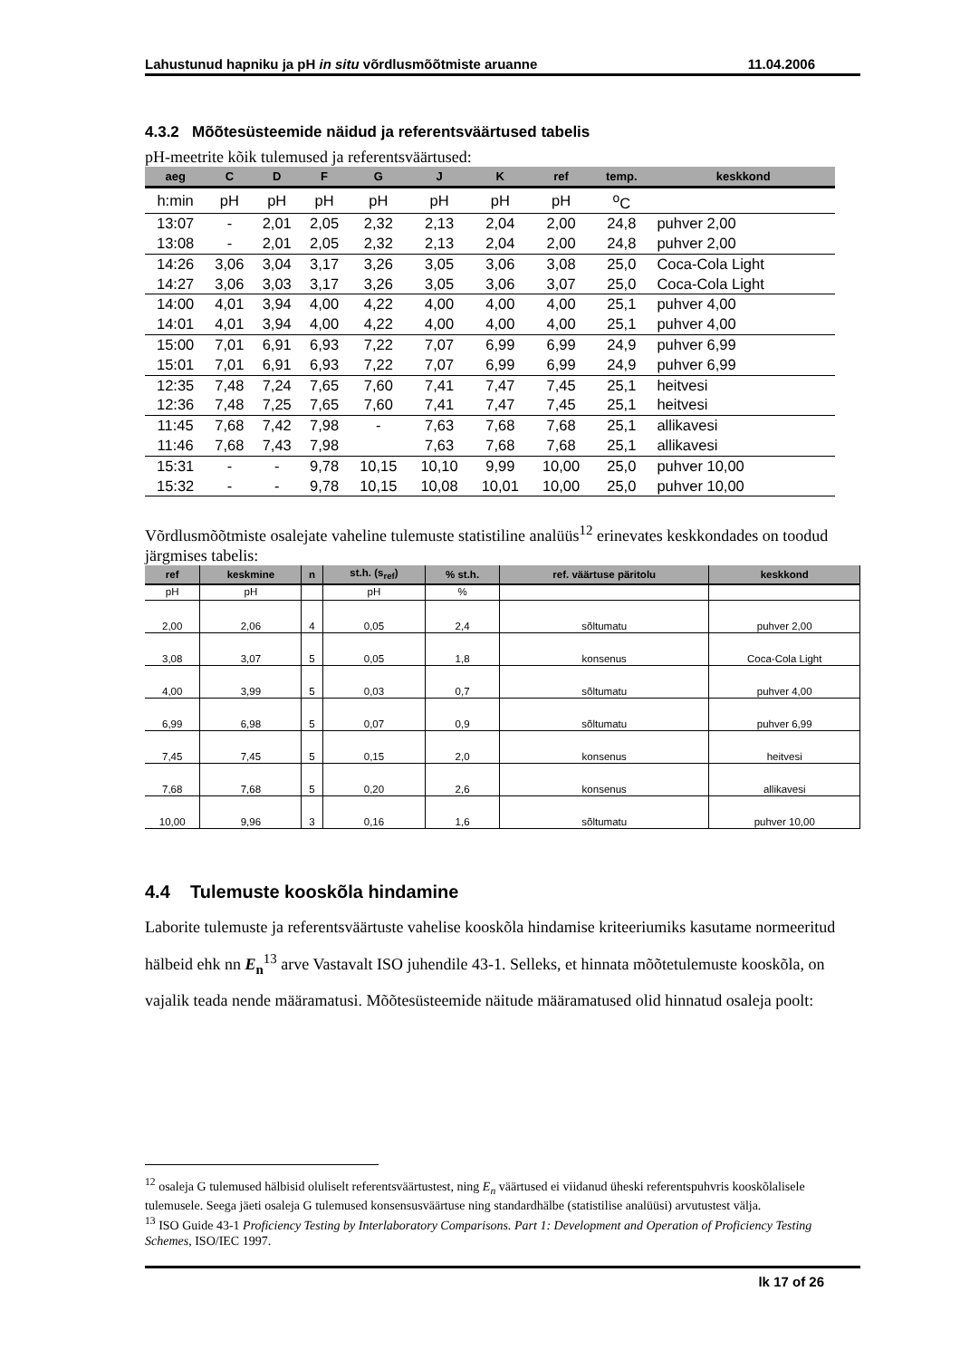Lahustunud hapniku ja pH in situ võrdlusmõõtmiste aruanne 11.04.2006
4.3.2 Mõõtesüsteemide näidud ja referentsväärtused tabelis
pH-meetrite kõik tulemused ja referentsväärtused:
| aeg | C | D | F | G | J | K | ref | temp. | keskkond |
| --- | --- | --- | --- | --- | --- | --- | --- | --- | --- |
| h:min | pH | pH | pH | pH | pH | pH | pH | <sup>o</sup> C | |
| 13:07 | - | 2,01 | 2,05 | 2,32 | 2,13 | 2,04 | 2,00 | 24,8 | puhver 2,00 |
| 13:08 | - | 2,01 | 2,05 | 2,32 | 2,13 | 2,04 | 2,00 | 24,8 | puhver 2,00 |
| 14:26 | 3,06 | 3,04 | 3,17 | 3,26 | 3,05 | 3,06 | 3,08 | 25,0 | Coca-Cola Light |
| 14:27 | 3,06 | 3,03 | 3,17 | 3,26 | 3,05 | 3,06 | 3,07 | 25,0 | Coca-Cola Light |
| 14:00 | 4,01 | 3,94 | 4,00 | 4,22 | 4,00 | 4,00 | 4,00 | 25,1 | puhver 4,00 |
| 14:01 | 4,01 | 3,94 | 4,00 | 4,22 | 4,00 | 4,00 | 4,00 | 25,1 | puhver 4,00 |
| 15:00 | 7,01 | 6,91 | 6,93 | 7,22 | 7,07 | 6,99 | 6,99 | 24,9 | puhver 6,99 |
| 15:01 | 7,01 | 6,91 | 6,93 | 7,22 | 7,07 | 6,99 | 6,99 | 24,9 | puhver 6,99 |
| 12:35 | 7,48 | 7,24 | 7,65 | 7,60 | 7,41 | 7,47 | 7,45 | 25,1 | heitvesi |
| 12:36 | 7,48 | 7,25 | 7,65 | 7,60 | 7,41 | 7,47 | 7,45 | 25,1 | heitvesi |
| 11:45 | 7,68 | 7,42 | 7,98 | - | 7,63 | 7,68 | 7,68 | 25,1 | allikavesi |
| 11:46 | 7,68 | 7,43 | 7,98 | | 7,63 | 7,68 | 7,68 | 25,1 | allikavesi |
| 15:31 | - | - | 9,78 | 10,15 | 10,10 | 9,99 | 10,00 | 25,0 | puhver 10,00 |
| 15:32 | - | - | 9,78 | 10,15 | 10,08 | 10,01 | 10,00 | 25,0 | puhver 10,00 |
Võrdlusmõõtmiste osalejate vaheline tulemuste statistiline analüüs<sup>12</sup> erinevates keskkondades on toodud järgmises tabelis:
| ref | keskmine | n | st.h. (s<sub>ref</sub>) | % st.h. | ref. väärtuse päritolu | keskkond |
| --- | --- | --- | --- | --- | --- | --- |
| pH | pH | | pH | % | | |
| 2,00 | 2,06 | 4 | 0,05 | 2,4 | sõltumatu | puhver 2,00 |
| 3,08 | 3,07 | 5 | 0,05 | 1,8 | konsenus | Coca-Cola Light |
| 4,00 | 3,99 | 5 | 0,03 | 0,7 | sõltumatu | puhver 4,00 |
| 6,99 | 6,98 | 5 | 0,07 | 0,9 | sõltumatu | puhver 6,99 |
| 7,45 | 7,45 | 5 | 0,15 | 2,0 | konsenus | heitvesi |
| 7,68 | 7,68 | 5 | 0,20 | 2,6 | konsenus | allikavesi |
| 10,00 | 9,96 | 3 | 0,16 | 1,6 | sõltumatu | puhver 10,00 |
4.4 Tulemuste kooskõla hindamine
Laborite tulemuste ja referentsväärtuste vahelise kooskõla hindamise kriteeriumiks kasutame normeeritud hälbeid ehk nn E<sub>n</sub><sup>13</sup> arve Vastavalt ISO juhendile 43-1. Selleks, et hinnata mõõtetulemuste kooskõla, on vajalik teada nende määramatusi. Mõõtesüsteemide näitude määramatused olid hinnatud osaleja poolt:
<sup>12</sup> osaleja G tulemused hälbisid oluliselt referentsväärtustest, ning E<sub>n</sub> väärtused ei viidanud üheski referentspuhvris kooskõlalisele tulemusele. Seega jäeti osaleja G tulemused konsensusväärtuse ning standardhälbe (statistilise analüüsi) arvutustest välja.
<sup>13</sup> ISO Guide 43-1 Proficiency Testing by Interlaboratory Comparisons. Part 1: Development and Operation of Proficiency Testing Schemes, ISO/IEC 1997.
lk 17 of 26